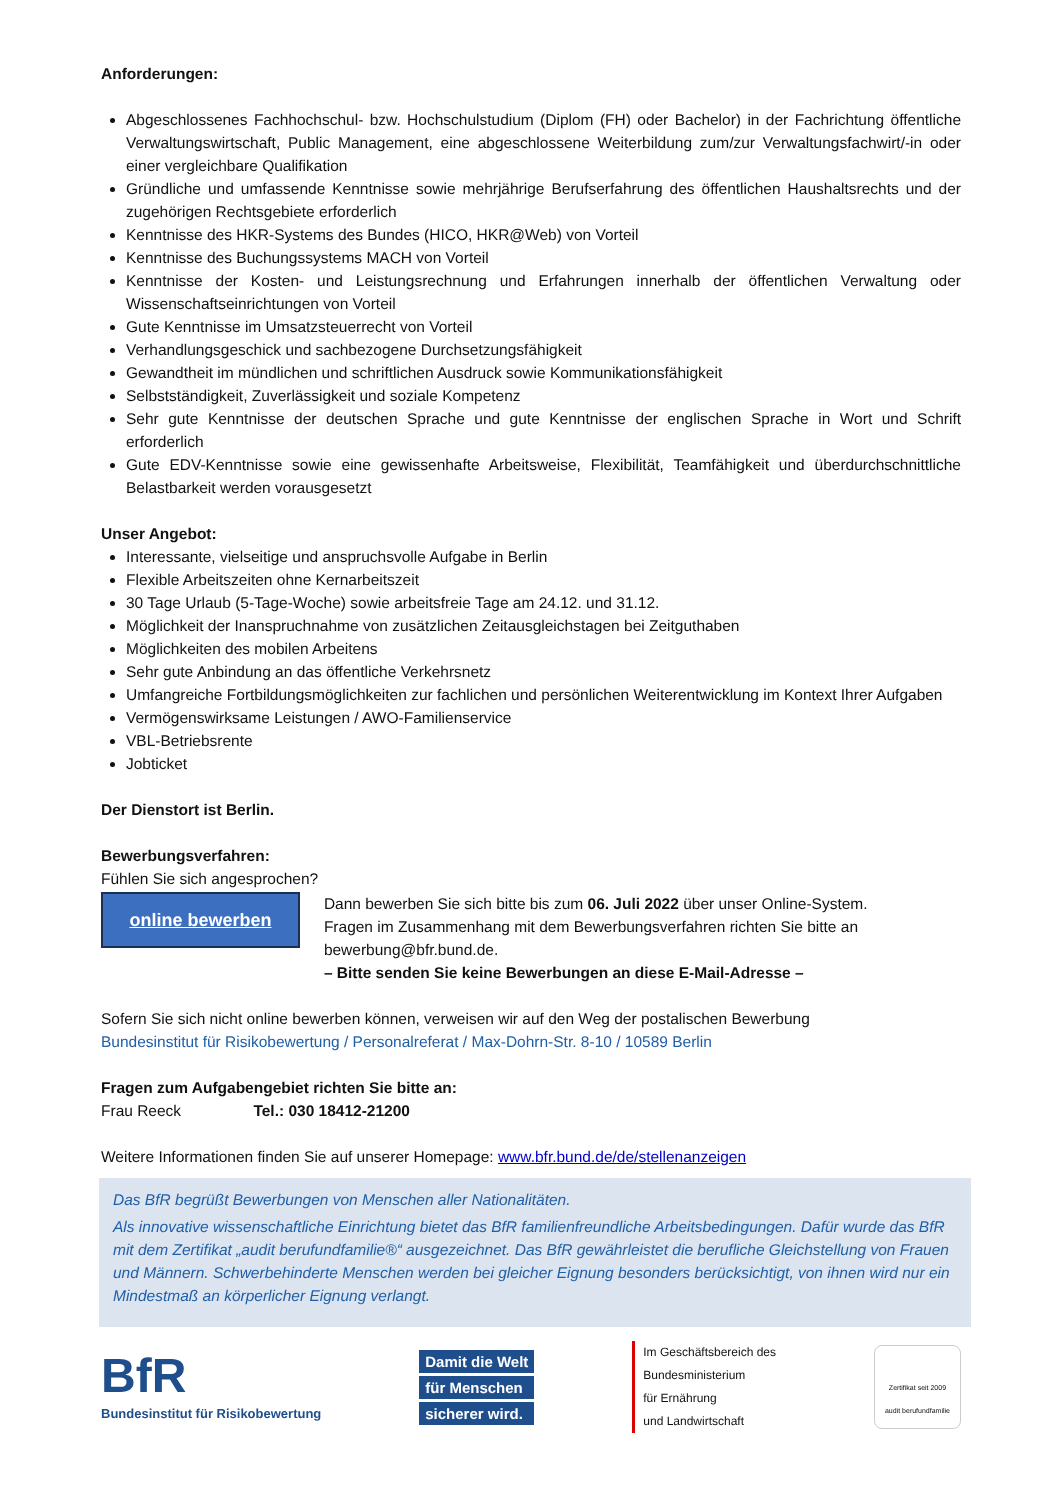Anforderungen:
Abgeschlossenes Fachhochschul- bzw. Hochschulstudium (Diplom (FH) oder Bachelor) in der Fachrichtung öffentliche Verwaltungswirtschaft, Public Management, eine abgeschlossene Weiterbildung zum/zur Verwaltungsfachwirt/-in oder einer vergleichbare Qualifikation
Gründliche und umfassende Kenntnisse sowie mehrjährige Berufserfahrung des öffentlichen Haushaltsrechts und der zugehörigen Rechtsgebiete erforderlich
Kenntnisse des HKR-Systems des Bundes (HICO, HKR@Web) von Vorteil
Kenntnisse des Buchungssystems MACH von Vorteil
Kenntnisse der Kosten- und Leistungsrechnung und Erfahrungen innerhalb der öffentlichen Verwaltung oder Wissenschaftseinrichtungen von Vorteil
Gute Kenntnisse im Umsatzsteuerrecht von Vorteil
Verhandlungsgeschick und sachbezogene Durchsetzungsfähigkeit
Gewandtheit im mündlichen und schriftlichen Ausdruck sowie Kommunikationsfähigkeit
Selbstständigkeit, Zuverlässigkeit und soziale Kompetenz
Sehr gute Kenntnisse der deutschen Sprache und gute Kenntnisse der englischen Sprache in Wort und Schrift erforderlich
Gute EDV-Kenntnisse sowie eine gewissenhafte Arbeitsweise, Flexibilität, Teamfähigkeit und überdurchschnittliche Belastbarkeit werden vorausgesetzt
Unser Angebot:
Interessante, vielseitige und anspruchsvolle Aufgabe in Berlin
Flexible Arbeitszeiten ohne Kernarbeitszeit
30 Tage Urlaub (5-Tage-Woche) sowie arbeitsfreie Tage am 24.12. und 31.12.
Möglichkeit der Inanspruchnahme von zusätzlichen Zeitausgleichstagen bei Zeitguthaben
Möglichkeiten des mobilen Arbeitens
Sehr gute Anbindung an das öffentliche Verkehrsnetz
Umfangreiche Fortbildungsmöglichkeiten zur fachlichen und persönlichen Weiterentwicklung im Kontext Ihrer Aufgaben
Vermögenswirksame Leistungen / AWO-Familienservice
VBL-Betriebsrente
Jobticket
Der Dienstort ist Berlin.
Bewerbungsverfahren:
Fühlen Sie sich angesprochen?
online bewerben
Dann bewerben Sie sich bitte bis zum 06. Juli 2022 über unser Online-System.
Fragen im Zusammenhang mit dem Bewerbungsverfahren richten Sie bitte an bewerbung@bfr.bund.de.
– Bitte senden Sie keine Bewerbungen an diese E-Mail-Adresse –
Sofern Sie sich nicht online bewerben können, verweisen wir auf den Weg der postalischen Bewerbung
Bundesinstitut für Risikobewertung / Personalreferat / Max-Dohrn-Str. 8-10 / 10589 Berlin
Fragen zum Aufgabengebiet richten Sie bitte an:
Frau Reeck Tel.: 030 18412-21200
Weitere Informationen finden Sie auf unserer Homepage: www.bfr.bund.de/de/stellenanzeigen
Das BfR begrüßt Bewerbungen von Menschen aller Nationalitäten.
Als innovative wissenschaftliche Einrichtung bietet das BfR familienfreundliche Arbeitsbedingungen. Dafür wurde das BfR mit dem Zertifikat „audit berufundfamilie®“ ausgezeichnet. Das BfR gewährleistet die berufliche Gleichstellung von Frauen und Männern. Schwerbehinderte Menschen werden bei gleicher Eignung besonders berücksichtigt, von ihnen wird nur ein Mindestmaß an körperlicher Eignung verlangt.
BfR
Bundesinstitut für Risikobewertung
Damit die Welt
für Menschen
sicherer wird.
Im Geschäftsbereich des
Bundesministerium
für Ernährung
und Landwirtschaft
Zertifikat seit 2009
audit berufundfamilie